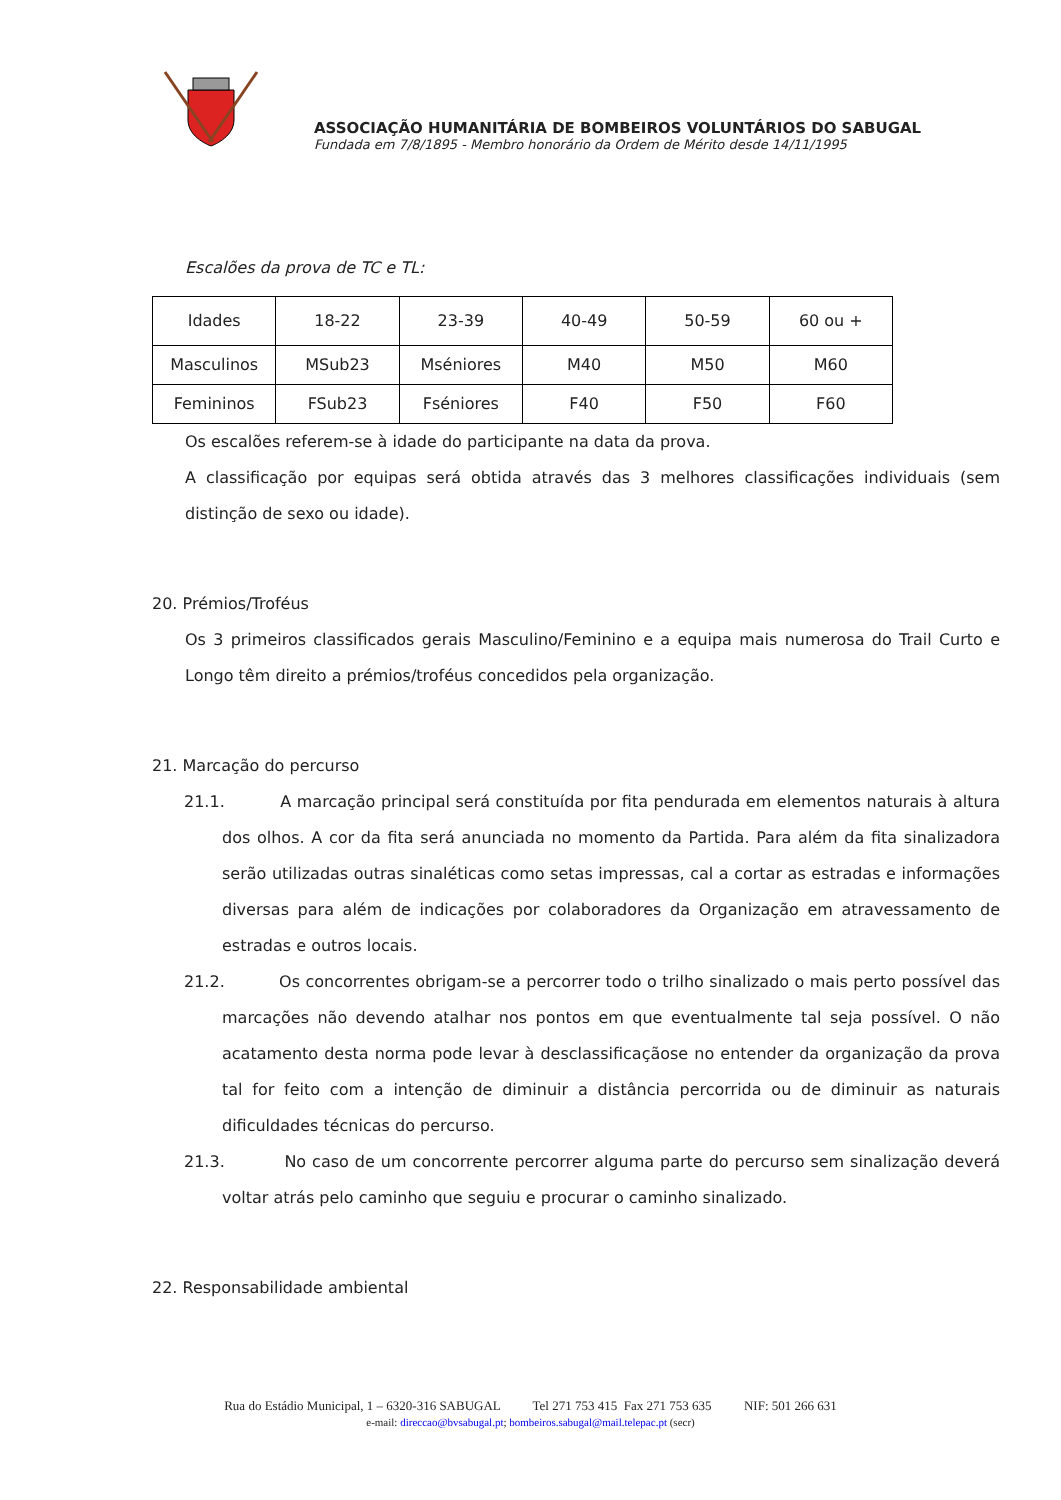ASSOCIAÇÃO HUMANITÁRIA DE BOMBEIROS VOLUNTÁRIOS DO SABUGAL
Fundada em 7/8/1895 - Membro honorário da Ordem de Mérito desde 14/11/1995
Escalões da prova de TC e TL:
| Idades | 18-22 | 23-39 | 40-49 | 50-59 | 60 ou + |
| Masculinos | MSub23 | Mséniores | M40 | M50 | M60 |
| Femininos | FSub23 | Fséniores | F40 | F50 | F60 |
Os escalões referem-se à idade do participante na data da prova.
A classificação por equipas será obtida através das 3 melhores classificações individuais (sem distinção de sexo ou idade).
20. Prémios/Troféus
Os 3 primeiros classificados gerais Masculino/Feminino e a equipa mais numerosa do Trail Curto e Longo têm direito a prémios/troféus concedidos pela organização.
21. Marcação do percurso
21.1. A marcação principal será constituída por fita pendurada em elementos naturais à altura dos olhos. A cor da fita será anunciada no momento da Partida. Para além da fita sinalizadora serão utilizadas outras sinaléticas como setas impressas, cal a cortar as estradas e informações diversas para além de indicações por colaboradores da Organização em atravessamento de estradas e outros locais.
21.2. Os concorrentes obrigam-se a percorrer todo o trilho sinalizado o mais perto possível das marcações não devendo atalhar nos pontos em que eventualmente tal seja possível. O não acatamento desta norma pode levar à desclassificaçãose no entender da organização da prova tal for feito com a intenção de diminuir a distância percorrida ou de diminuir as naturais dificuldades técnicas do percurso.
21.3. No caso de um concorrente percorrer alguma parte do percurso sem sinalização deverá voltar atrás pelo caminho que seguiu e procurar o caminho sinalizado.
22. Responsabilidade ambiental
Rua do Estádio Municipal, 1 – 6320-316 SABUGAL Tel 271 753 415 Fax 271 753 635 NIF: 501 266 631
e-mail: direccao@bvsabugal.pt; bombeiros.sabugal@mail.telepac.pt (secr)